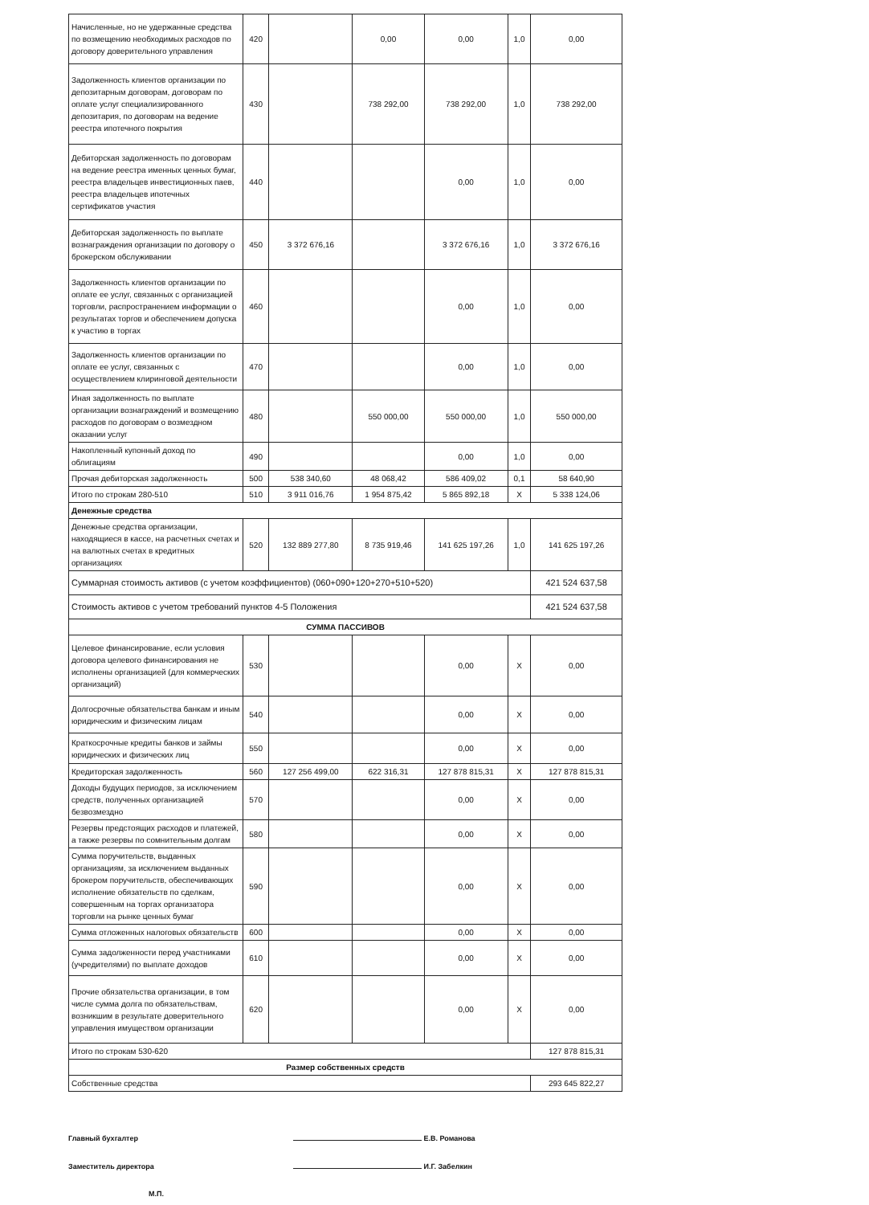| Начисленные, но не удержанные средства по возмещению необходимых расходов по договору доверительного управления | 420 | | 0,00 | 0,00 | 1,0 | 0,00 |
| Задолженность клиентов организации по депозитарным договорам, договорам по оплате услуг специализированного депозитария, по договорам на ведение реестра ипотечного покрытия | 430 | | 738 292,00 | 738 292,00 | 1,0 | 738 292,00 |
| Дебиторская задолженность по договорам на ведение реестра именных ценных бумаг, реестра владельцев инвестиционных паев, реестра владельцев ипотечных сертификатов участия | 440 | | | 0,00 | 1,0 | 0,00 |
| Дебиторская задолженность по выплате вознаграждения организации по договору о брокерском обслуживании | 450 | 3 372 676,16 | | 3 372 676,16 | 1,0 | 3 372 676,16 |
| Задолженность клиентов организации по оплате ее услуг, связанных с организацией торговли, распространением информации о результатах торгов и обеспечением допуска к участию в торгах | 460 | | | 0,00 | 1,0 | 0,00 |
| Задолженность клиентов организации по оплате ее услуг, связанных с осуществлением клиринговой деятельности | 470 | | | 0,00 | 1,0 | 0,00 |
| Иная задолженность по выплате организации вознаграждений и возмещению расходов по договорам о возмездном оказании услуг | 480 | | 550 000,00 | 550 000,00 | 1,0 | 550 000,00 |
| Накопленный купонный доход по облигациям | 490 | | | 0,00 | 1,0 | 0,00 |
| Прочая дебиторская задолженность | 500 | 538 340,60 | 48 068,42 | 586 409,02 | 0,1 | 58 640,90 |
| Итого по строкам 280-510 | 510 | 3 911 016,76 | 1 954 875,42 | 5 865 892,18 | X | 5 338 124,06 |
| Денежные средства | | | | | | |
| Денежные средства организации, находящиеся в кассе, на расчетных счетах и на валютных счетах в кредитных организациях | 520 | 132 889 277,80 | 8 735 919,46 | 141 625 197,26 | 1,0 | 141 625 197,26 |
| Суммарная стоимость активов (с учетом коэффициентов) (060+090+120+270+510+520) | | | | | | 421 524 637,58 |
| Стоимость активов с учетом требований пунктов 4-5 Положения | | | | | | 421 524 637,58 |
| СУММА ПАССИВОВ | | | | | | |
| Целевое финансирование, если условия договора целевого финансирования не исполнены организацией (для коммерческих организаций) | 530 | | | 0,00 | X | 0,00 |
| Долгосрочные обязательства банкам и иным юридическим и физическим лицам | 540 | | | 0,00 | X | 0,00 |
| Краткосрочные кредиты банков и займы юридических и физических лиц | 550 | | | 0,00 | X | 0,00 |
| Кредиторская задолженность | 560 | 127 256 499,00 | 622 316,31 | 127 878 815,31 | X | 127 878 815,31 |
| Доходы будущих периодов, за исключением средств, полученных организацией безвозмездно | 570 | | | 0,00 | X | 0,00 |
| Резервы предстоящих расходов и платежей, а также резервы по сомнительным долгам | 580 | | | 0,00 | X | 0,00 |
| Сумма поручительств, выданных организациям, за исключением выданных брокером поручительств, обеспечивающих исполнение обязательств по сделкам, совершенным на торгах организатора торговли на рынке ценных бумаг | 590 | | | 0,00 | X | 0,00 |
| Сумма отложенных налоговых обязательств | 600 | | | 0,00 | X | 0,00 |
| Сумма задолженности перед участниками (учредителями) по выплате доходов | 610 | | | 0,00 | X | 0,00 |
| Прочие обязательства организации, в том числе сумма долга по обязательствам, возникшим в результате доверительного управления имуществом организации | 620 | | | 0,00 | X | 0,00 |
| Итого по строкам 530-620 | | | | | | 127 878 815,31 |
| Размер собственных средств | | | | | | |
| Собственные средства | | | | | | 293 645 822,27 |
Главный бухгалтер Е.В. Романова
Заместитель директора И.Г. Забелкин
М.П.